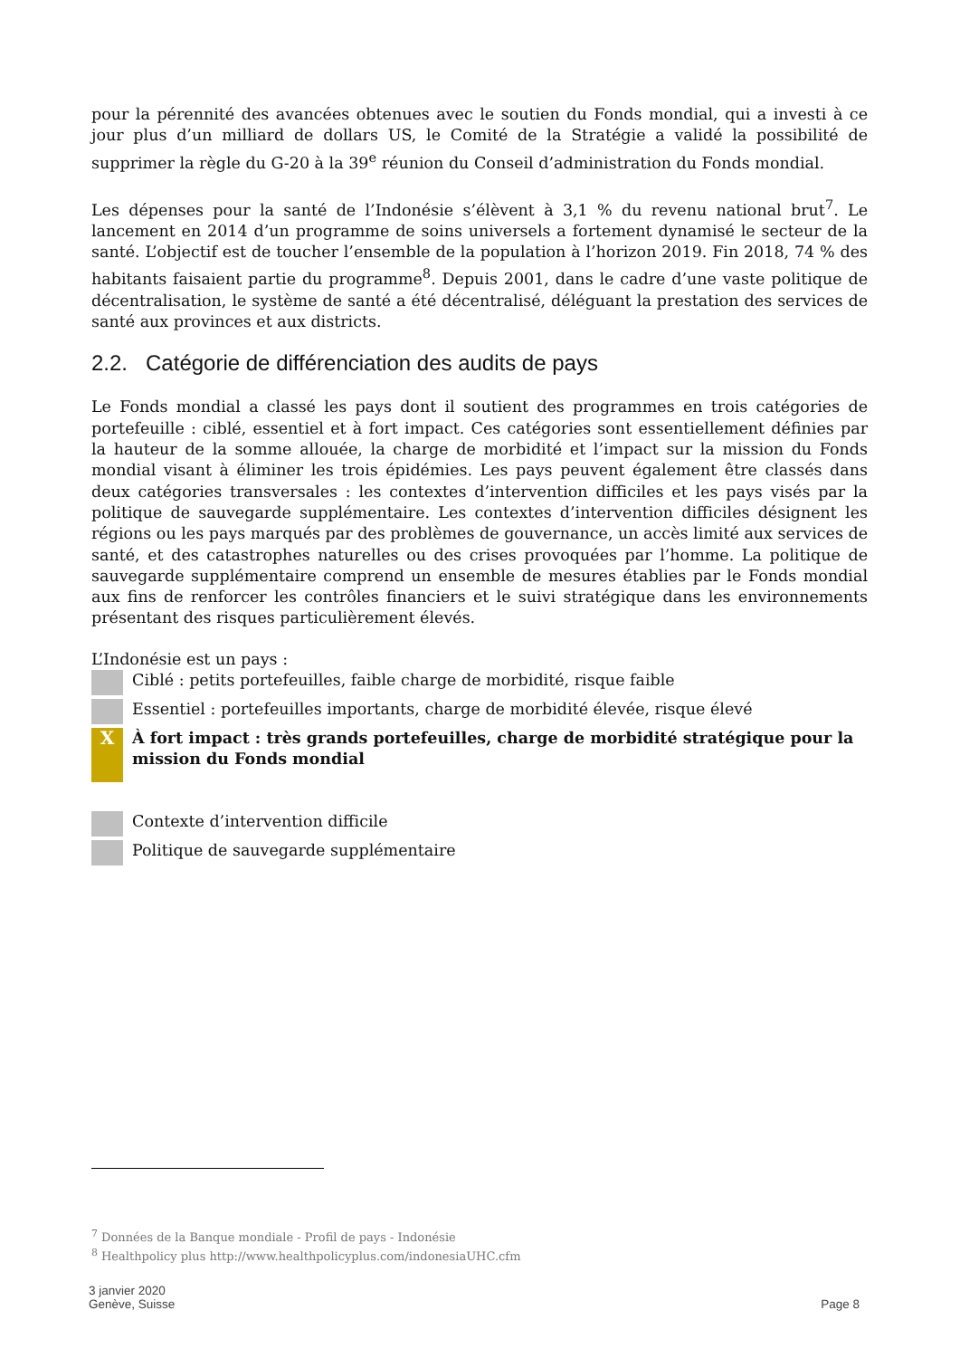pour la pérennité des avancées obtenues avec le soutien du Fonds mondial, qui a investi à ce jour plus d’un milliard de dollars US, le Comité de la Stratégie a validé la possibilité de supprimer la règle du G-20 à la 39<sup>e</sup> réunion du Conseil d’administration du Fonds mondial.
Les dépenses pour la santé de l’Indonésie s’élèvent à 3,1 % du revenu national brut<sup>7</sup>. Le lancement en 2014 d’un programme de soins universels a fortement dynamisé le secteur de la santé. L’objectif est de toucher l’ensemble de la population à l’horizon 2019. Fin 2018, 74 % des habitants faisaient partie du programme<sup>8</sup>. Depuis 2001, dans le cadre d’une vaste politique de décentralisation, le système de santé a été décentralisé, déléguant la prestation des services de santé aux provinces et aux districts.
2.2. Catégorie de différenciation des audits de pays
Le Fonds mondial a classé les pays dont il soutient des programmes en trois catégories de portefeuille : ciblé, essentiel et à fort impact. Ces catégories sont essentiellement définies par la hauteur de la somme allouée, la charge de morbidité et l’impact sur la mission du Fonds mondial visant à éliminer les trois épidémies. Les pays peuvent également être classés dans deux catégories transversales : les contextes d’intervention difficiles et les pays visés par la politique de sauvegarde supplémentaire. Les contextes d’intervention difficiles désignent les régions ou les pays marqués par des problèmes de gouvernance, un accès limité aux services de santé, et des catastrophes naturelles ou des crises provoquées par l’homme. La politique de sauvegarde supplémentaire comprend un ensemble de mesures établies par le Fonds mondial aux fins de renforcer les contrôles financiers et le suivi stratégique dans les environnements présentant des risques particulièrement élevés.
L’Indonésie est un pays :
Ciblé : petits portefeuilles, faible charge de morbidité, risque faible
Essentiel : portefeuilles importants, charge de morbidité élevée, risque élevé
X
À fort impact : très grands portefeuilles, charge de morbidité stratégique pour la mission du Fonds mondial
Contexte d’intervention difficile
Politique de sauvegarde supplémentaire
<sup>7</sup> Données de la Banque mondiale - Profil de pays - Indonésie
<sup>8</sup> Healthpolicy plus http://www.healthpolicyplus.com/indonesiaUHC.cfm
3 janvier 2020
Genève, Suisse
Page 8